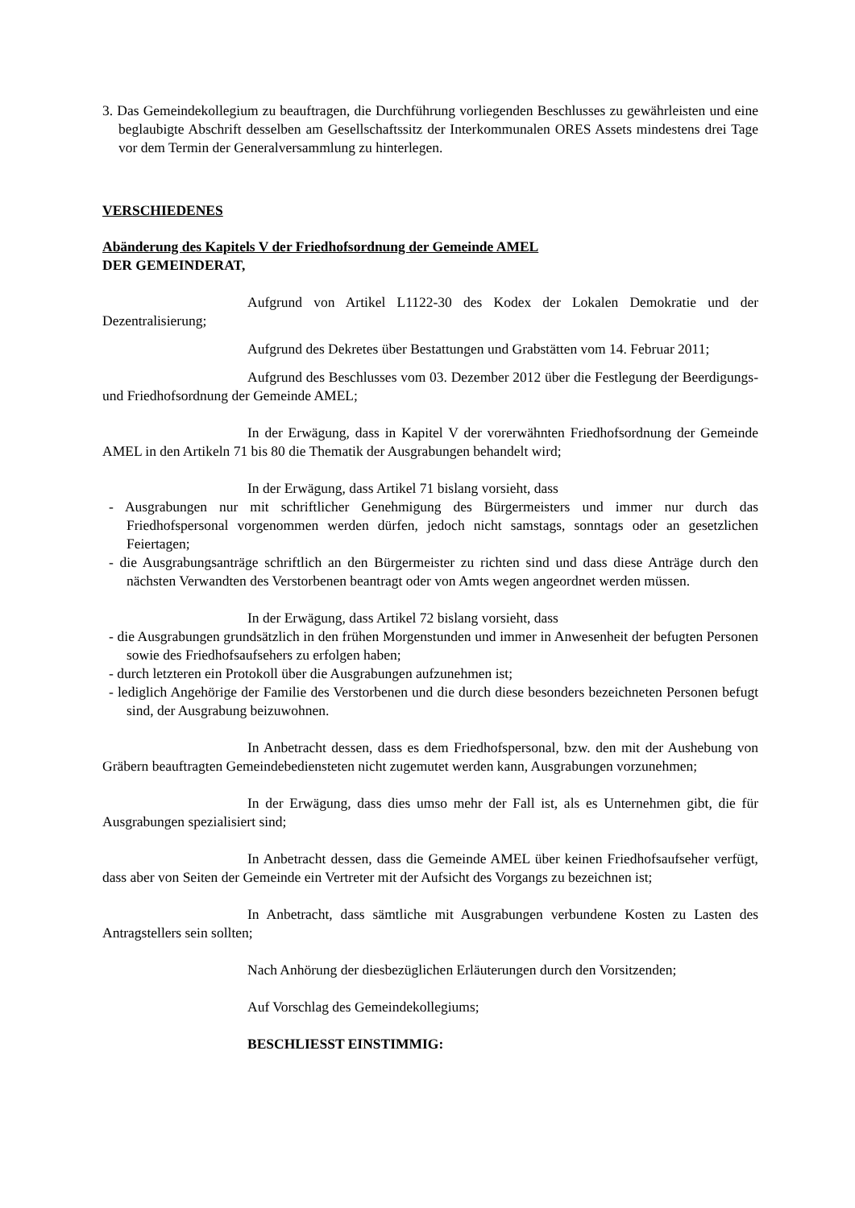3. Das Gemeindekollegium zu beauftragen, die Durchführung vorliegenden Beschlusses zu gewährleisten und eine beglaubigte Abschrift desselben am Gesellschaftssitz der Interkommunalen ORES Assets mindestens drei Tage vor dem Termin der Generalversammlung zu hinterlegen.
VERSCHIEDENES
Abänderung des Kapitels V der Friedhofsordnung der Gemeinde AMEL
DER GEMEINDERAT,
Aufgrund von Artikel L1122-30 des Kodex der Lokalen Demokratie und der Dezentralisierung;
Aufgrund des Dekretes über Bestattungen und Grabstätten vom 14. Februar 2011;
Aufgrund des Beschlusses vom 03. Dezember 2012 über die Festlegung der Beerdigungs- und Friedhofsordnung der Gemeinde AMEL;
In der Erwägung, dass in Kapitel V der vorerwähnten Friedhofsordnung der Gemeinde AMEL in den Artikeln 71 bis 80 die Thematik der Ausgrabungen behandelt wird;
In der Erwägung, dass Artikel 71 bislang vorsieht, dass
- Ausgrabungen nur mit schriftlicher Genehmigung des Bürgermeisters und immer nur durch das Friedhofspersonal vorgenommen werden dürfen, jedoch nicht samstags, sonntags oder an gesetzlichen Feiertagen;
- die Ausgrabungsanträge schriftlich an den Bürgermeister zu richten sind und dass diese Anträge durch den nächsten Verwandten des Verstorbenen beantragt oder von Amts wegen angeordnet werden müssen.
In der Erwägung, dass Artikel 72 bislang vorsieht, dass
- die Ausgrabungen grundsätzlich in den frühen Morgenstunden und immer in Anwesenheit der befugten Personen sowie des Friedhofsaufsehers zu erfolgen haben;
- durch letzteren ein Protokoll über die Ausgrabungen aufzunehmen ist;
- lediglich Angehörige der Familie des Verstorbenen und die durch diese besonders bezeichneten Personen befugt sind, der Ausgrabung beizuwohnen.
In Anbetracht dessen, dass es dem Friedhofspersonal, bzw. den mit der Aushebung von Gräbern beauftragten Gemeindebediensteten nicht zugemutet werden kann, Ausgrabungen vorzunehmen;
In der Erwägung, dass dies umso mehr der Fall ist, als es Unternehmen gibt, die für Ausgrabungen spezialisiert sind;
In Anbetracht dessen, dass die Gemeinde AMEL über keinen Friedhofsaufseher verfügt, dass aber von Seiten der Gemeinde ein Vertreter mit der Aufsicht des Vorgangs zu bezeichnen ist;
In Anbetracht, dass sämtliche mit Ausgrabungen verbundene Kosten zu Lasten des Antragstellers sein sollten;
Nach Anhörung der diesbezüglichen Erläuterungen durch den Vorsitzenden;
Auf Vorschlag des Gemeindekollegiums;
BESCHLIESST EINSTIMMIG: